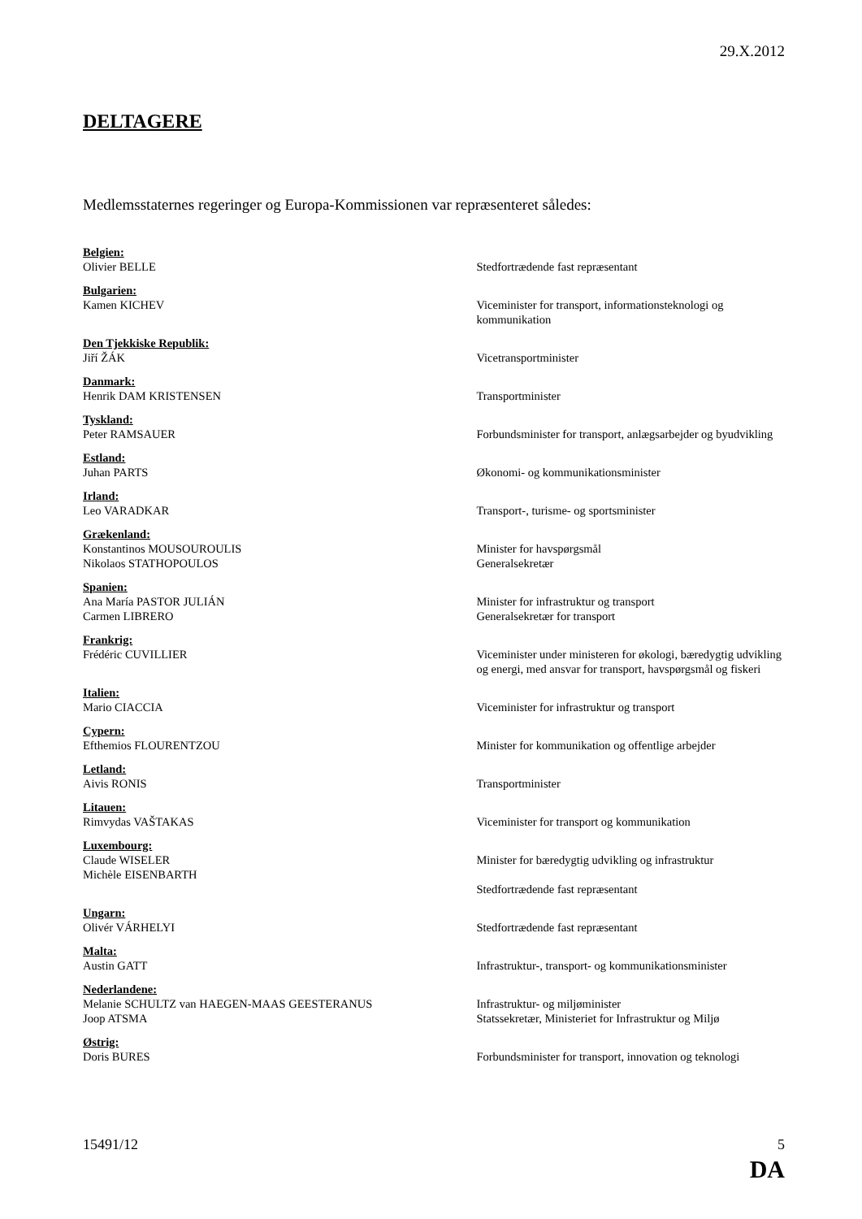29.X.2012
DELTAGERE
Medlemsstaternes regeringer og Europa-Kommissionen var repræsenteret således:
Belgien:
Olivier BELLE
Stedfortrædende fast repræsentant
Bulgarien:
Kamen KICHEV
Viceminister for transport, informationsteknologi og kommunikation
Den Tjekkiske Republik:
Jiří ŽÁK
Vicetransportminister
Danmark:
Henrik DAM KRISTENSEN
Transportminister
Tyskland:
Peter RAMSAUER
Forbundsminister for transport, anlægsarbejder og byudvikling
Estland:
Juhan PARTS
Økonomi- og kommunikationsminister
Irland:
Leo VARADKAR
Transport-, turisme- og sportsminister
Grækenland:
Konstantinos MOUSOUROULIS
Nikolaos STATHOPOULOS
Minister for havspørgsmål
Generalsekretær
Spanien:
Ana María PASTOR JULIÁN
Carmen LIBRERO
Minister for infrastruktur og transport
Generalsekretær for transport
Frankrig:
Frédéric CUVILLIER
Viceminister under ministeren for økologi, bæredygtig udvikling og energi, med ansvar for transport, havspørgsmål og fiskeri
Italien:
Mario CIACCIA
Viceminister for infrastruktur og transport
Cypern:
Efthemios FLOURENTZOU
Minister for kommunikation og offentlige arbejder
Letland:
Aivis RONIS
Transportminister
Litauen:
Rimvydas VAŠTAKAS
Viceminister for transport og kommunikation
Luxembourg:
Claude WISELER
Michèle EISENBARTH
Minister for bæredygtig udvikling og infrastruktur
Stedfortrædende fast repræsentant
Ungarn:
Olivér VÁRHELYI
Stedfortrædende fast repræsentant
Malta:
Austin GATT
Infrastruktur-, transport- og kommunikationsminister
Nederlandene:
Melanie SCHULTZ van HAEGEN-MAAS GEESTERANUS
Joop ATSMA
Infrastruktur- og miljøminister
Statssekretær, Ministeriet for Infrastruktur og Miljø
Østrig:
Doris BURES
Forbundsminister for transport, innovation og teknologi
15491/12 5
DA